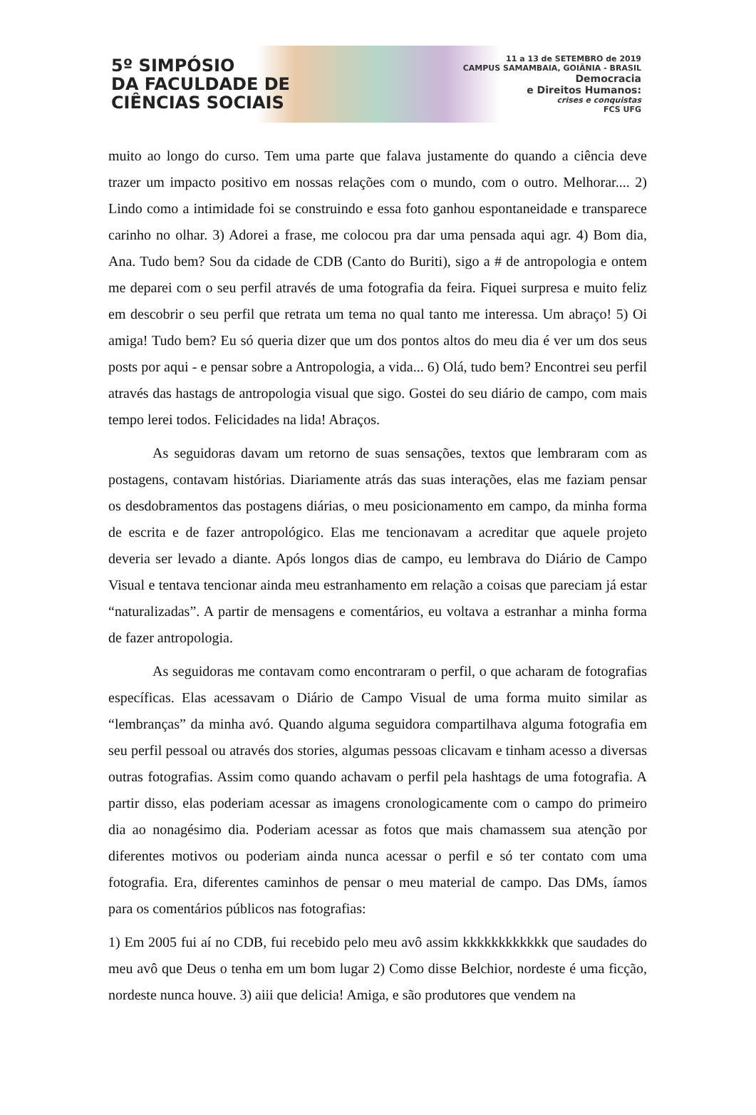5º SIMPÓSIO
DA FACULDADE DE
CIÊNCIAS SOCIAIS
11 a 13 de SETEMBRO de 2019
CAMPUS SAMAMBAIA, GOIÂNIA - BRASIL
Democracia
e Direitos Humanos:
crises e conquistas
FCS UFG
muito ao longo do curso. Tem uma parte que falava justamente do quando a ciência deve trazer um impacto positivo em nossas relações com o mundo, com o outro. Melhorar.... 2) Lindo como a intimidade foi se construindo e essa foto ganhou espontaneidade e transparece carinho no olhar. 3) Adorei a frase, me colocou pra dar uma pensada aqui agr. 4) Bom dia, Ana. Tudo bem? Sou da cidade de CDB (Canto do Buriti), sigo a # de antropologia e ontem me deparei com o seu perfil através de uma fotografia da feira. Fiquei surpresa e muito feliz em descobrir o seu perfil que retrata um tema no qual tanto me interessa. Um abraço! 5) Oi amiga! Tudo bem? Eu só queria dizer que um dos pontos altos do meu dia é ver um dos seus posts por aqui - e pensar sobre a Antropologia, a vida... 6) Olá, tudo bem? Encontrei seu perfil através das hastags de antropologia visual que sigo. Gostei do seu diário de campo, com mais tempo lerei todos. Felicidades na lida! Abraços.
As seguidoras davam um retorno de suas sensações, textos que lembraram com as postagens, contavam histórias. Diariamente atrás das suas interações, elas me faziam pensar os desdobramentos das postagens diárias, o meu posicionamento em campo, da minha forma de escrita e de fazer antropológico. Elas me tencionavam a acreditar que aquele projeto deveria ser levado a diante. Após longos dias de campo, eu lembrava do Diário de Campo Visual e tentava tencionar ainda meu estranhamento em relação a coisas que pareciam já estar “naturalizadas”. A partir de mensagens e comentários, eu voltava a estranhar a minha forma de fazer antropologia.
As seguidoras me contavam como encontraram o perfil, o que acharam de fotografias específicas. Elas acessavam o Diário de Campo Visual de uma forma muito similar as “lembranças” da minha avó. Quando alguma seguidora compartilhava alguma fotografia em seu perfil pessoal ou através dos stories, algumas pessoas clicavam e tinham acesso a diversas outras fotografias. Assim como quando achavam o perfil pela hashtags de uma fotografia. A partir disso, elas poderiam acessar as imagens cronologicamente com o campo do primeiro dia ao nonagésimo dia. Poderiam acessar as fotos que mais chamassem sua atenção por diferentes motivos ou poderiam ainda nunca acessar o perfil e só ter contato com uma fotografia. Era, diferentes caminhos de pensar o meu material de campo. Das DMs, íamos para os comentários públicos nas fotografias:
1) Em 2005 fui aí no CDB, fui recebido pelo meu avô assim kkkkkkkkkkkk que saudades do meu avô que Deus o tenha em um bom lugar 2) Como disse Belchior, nordeste é uma ficção, nordeste nunca houve. 3) aiii que delicia! Amiga, e são produtores que vendem na